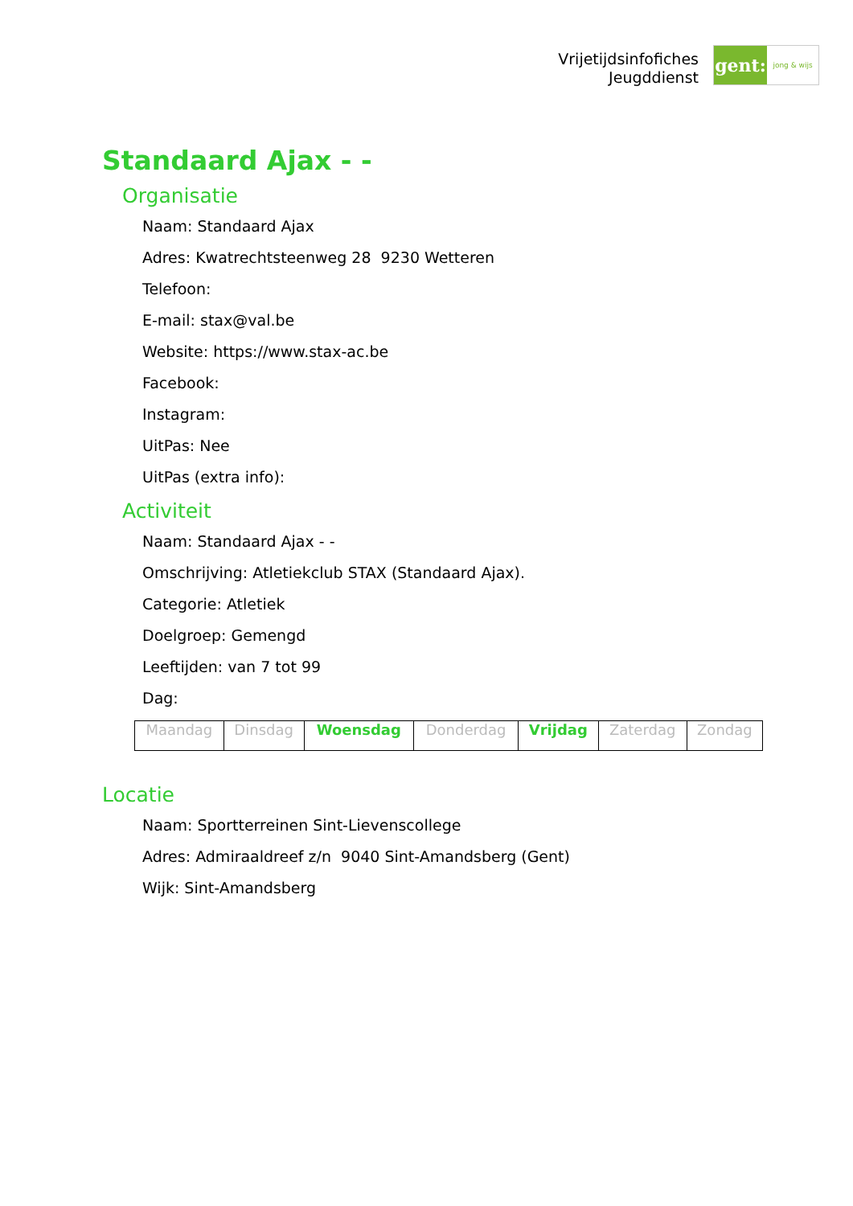Vrijetijdsinfofiches
Jeugddienst
gent:
jong & wijs
Standaard Ajax - -
Organisatie
Naam: Standaard Ajax
Adres: Kwatrechtsteenweg 28 9230 Wetteren
Telefoon:
E-mail: stax@val.be
Website: https://www.stax-ac.be
Facebook:
Instagram:
UitPas: Nee
UitPas (extra info):
Activiteit
Naam: Standaard Ajax - -
Omschrijving: Atletiekclub STAX (Standaard Ajax).
Categorie: Atletiek
Doelgroep: Gemengd
Leeftijden: van 7 tot 99
Dag:
| Maandag | Dinsdag | Woensdag | Donderdag | Vrijdag | Zaterdag | Zondag |
Locatie
Naam: Sportterreinen Sint-Lievenscollege
Adres: Admiraaldreef z/n 9040 Sint-Amandsberg (Gent)
Wijk: Sint-Amandsberg